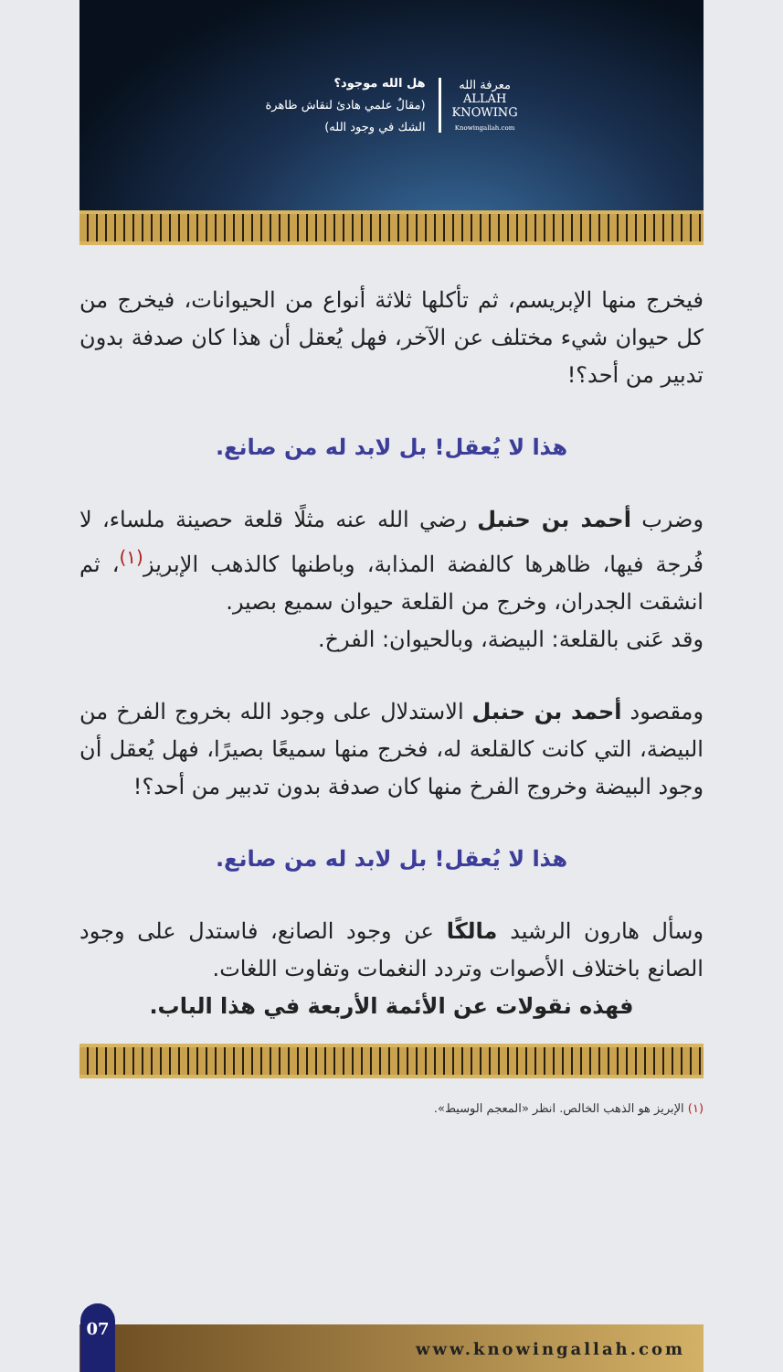معرفة الله
ALLAH
KNOWING
Knowingallah.com
هل الله موجود؟
(مقالٌ علمي هادئ لنقاش ظاهرة
الشك في وجود الله)
فيخرج منها الإبريسم، ثم تأكلها ثلاثة أنواع من الحيوانات، فيخرج من كل حيوان شيء مختلف عن الآخر، فهل يُعقل أن هذا كان صدفة بدون تدبير من أحد؟!
هذا لا يُعقل! بل لابد له من صانع.
وضرب أحمد بن حنبل رضي الله عنه مثلًا قلعة حصينة ملساء، لا فُرجة فيها، ظاهرها كالفضة المذابة، وباطنها كالذهب الإبريز<sup>(١)</sup>، ثم انشقت الجدران، وخرج من القلعة حيوان سميع بصير.
وقد عَنى بالقلعة: البيضة، وبالحيوان: الفرخ.
ومقصود أحمد بن حنبل الاستدلال على وجود الله بخروج الفرخ من البيضة، التي كانت كالقلعة له، فخرج منها سميعًا بصيرًا، فهل يُعقل أن وجود البيضة وخروج الفرخ منها كان صدفة بدون تدبير من أحد؟!
هذا لا يُعقل! بل لابد له من صانع.
وسأل هارون الرشيد مالكًا عن وجود الصانع، فاستدل على وجود الصانع باختلاف الأصوات وتردد النغمات وتفاوت اللغات.
فهذه نقولات عن الأئمة الأربعة في هذا الباب.
(١) الإبريز هو الذهب الخالص. انظر «المعجم الوسيط».
www.knowingallah.com 07